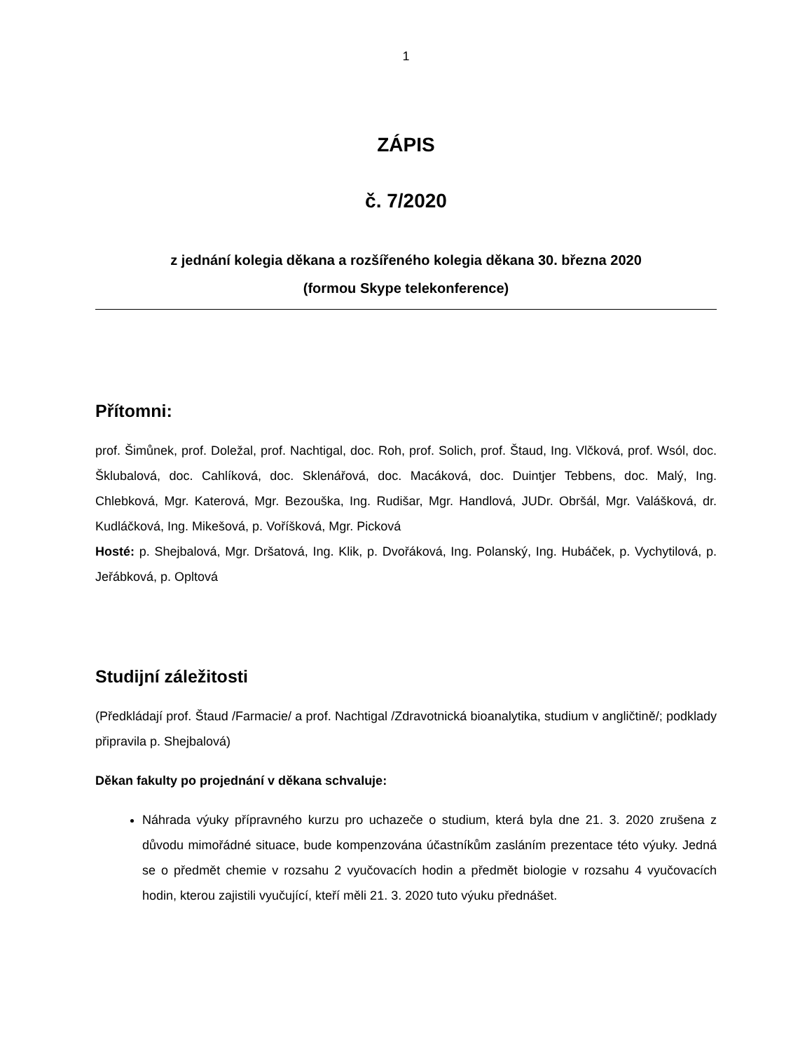1
ZÁPIS
č. 7/2020
z jednání kolegia děkana a rozšířeného kolegia děkana 30. března 2020
(formou Skype telekonference)
Přítomni:
prof. Šimůnek, prof. Doležal, prof. Nachtigal, doc. Roh, prof. Solich, prof. Štaud, Ing. Vlčková, prof. Wsól, doc. Šklubalová, doc. Cahlíková, doc. Sklenářová, doc. Macáková, doc. Duintjer Tebbens, doc. Malý, Ing. Chlebková, Mgr. Katerová, Mgr. Bezouška, Ing. Rudišar, Mgr. Handlová, JUDr. Obršál, Mgr. Valášková, dr. Kudláčková, Ing. Mikešová, p. Voříšková, Mgr. Picková
Hosté: p. Shejbalová, Mgr. Dršatová, Ing. Klik, p. Dvořáková, Ing. Polanský, Ing. Hubáček, p. Vychytilová, p. Jeřábková, p. Opltová
Studijní záležitosti
(Předkládají prof. Štaud /Farmacie/ a prof. Nachtigal /Zdravotnická bioanalytika, studium v angličtině/; podklady připravila p. Shejbalová)
Děkan fakulty po projednání v děkana schvaluje:
Náhrada výuky přípravného kurzu pro uchazeče o studium, která byla dne 21. 3. 2020 zrušena z důvodu mimořádné situace, bude kompenzována účastníkům zasláním prezentace této výuky. Jedná se o předmět chemie v rozsahu 2 vyučovacích hodin a předmět biologie v rozsahu 4 vyučovacích hodin, kterou zajistili vyučující, kteří měli 21. 3. 2020 tuto výuku přednášet.